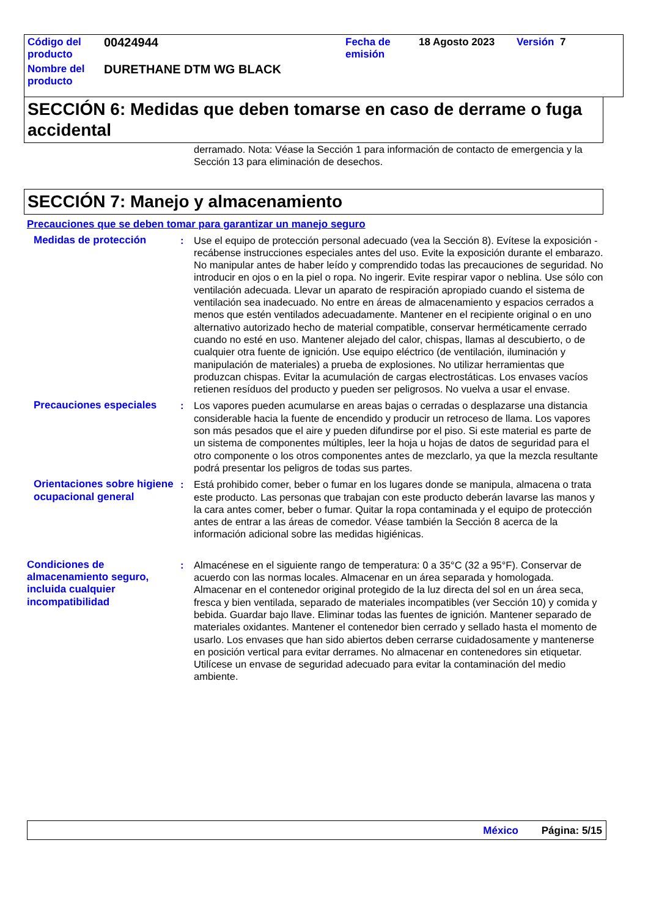| Código del producto | 00424944 | Fecha de emisión | 18 Agosto 2023 | Versión 7 |
| Nombre del producto | DURETHANE DTM WG BLACK | | | |
SECCIÓN 6: Medidas que deben tomarse en caso de derrame o fuga accidental
derramado. Nota: Véase la Sección 1 para información de contacto de emergencia y la Sección 13 para eliminación de desechos.
SECCIÓN 7: Manejo y almacenamiento
Precauciones que se deben tomar para garantizar un manejo seguro
Medidas de protección : Use el equipo de protección personal adecuado (vea la Sección 8). Evítese la exposición - recábense instrucciones especiales antes del uso. Evite la exposición durante el embarazo. No manipular antes de haber leído y comprendido todas las precauciones de seguridad. No introducir en ojos o en la piel o ropa. No ingerir. Evite respirar vapor o neblina. Use sólo con ventilación adecuada. Llevar un aparato de respiración apropiado cuando el sistema de ventilación sea inadecuado. No entre en áreas de almacenamiento y espacios cerrados a menos que estén ventilados adecuadamente. Mantener en el recipiente original o en uno alternativo autorizado hecho de material compatible, conservar herméticamente cerrado cuando no esté en uso. Mantener alejado del calor, chispas, llamas al descubierto, o de cualquier otra fuente de ignición. Use equipo eléctrico (de ventilación, iluminación y manipulación de materiales) a prueba de explosiones. No utilizar herramientas que produzcan chispas. Evitar la acumulación de cargas electrostáticas. Los envases vacíos retienen resíduos del producto y pueden ser peligrosos. No vuelva a usar el envase.
Precauciones especiales : Los vapores pueden acumularse en areas bajas o cerradas o desplazarse una distancia considerable hacia la fuente de encendido y producir un retroceso de llama. Los vapores son más pesados que el aire y pueden difundirse por el piso. Si este material es parte de un sistema de componentes múltiples, leer la hoja u hojas de datos de seguridad para el otro componente o los otros componentes antes de mezclarlo, ya que la mezcla resultante podrá presentar los peligros de todas sus partes.
Orientaciones sobre higiene ocupacional general
: Está prohibido comer, beber o fumar en los lugares donde se manipula, almacena o trata este producto. Las personas que trabajan con este producto deberán lavarse las manos y la cara antes comer, beber o fumar. Quitar la ropa contaminada y el equipo de protección antes de entrar a las áreas de comedor. Véase también la Sección 8 acerca de la información adicional sobre las medidas higiénicas.
Condiciones de almacenamiento seguro, incluida cualquier incompatibilidad
: Almacénese en el siguiente rango de temperatura: 0 a 35°C (32 a 95°F). Conservar de acuerdo con las normas locales. Almacenar en un área separada y homologada. Almacenar en el contenedor original protegido de la luz directa del sol en un área seca, fresca y bien ventilada, separado de materiales incompatibles (ver Sección 10) y comida y bebida. Guardar bajo llave. Eliminar todas las fuentes de ignición. Mantener separado de materiales oxidantes. Mantener el contenedor bien cerrado y sellado hasta el momento de usarlo. Los envases que han sido abiertos deben cerrarse cuidadosamente y mantenerse en posición vertical para evitar derrames. No almacenar en contenedores sin etiquetar. Utilícese un envase de seguridad adecuado para evitar la contaminación del medio ambiente.
México Página: 5/15